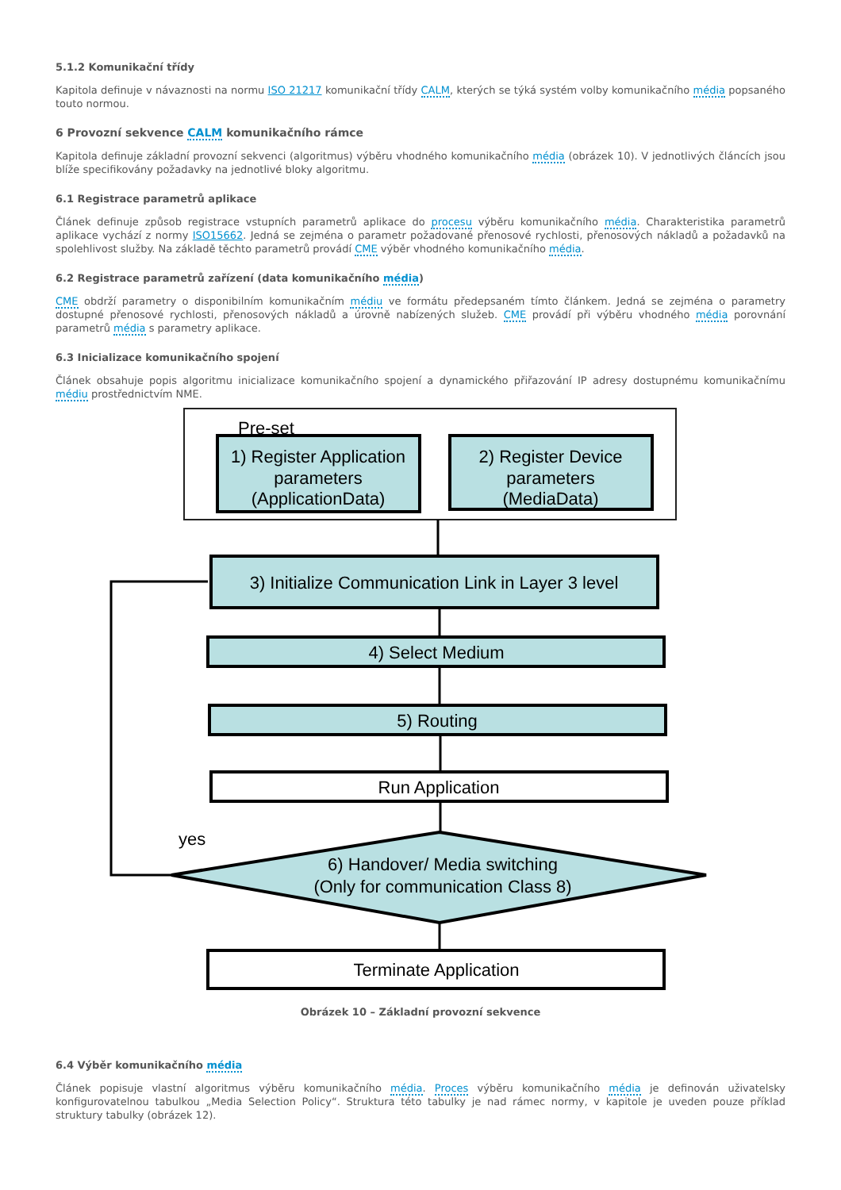5.1.2 Komunikační třídy
Kapitola definuje v návaznosti na normu ISO 21217 komunikační třídy CALM, kterých se týká systém volby komunikačního média popsaného touto normou.
6 Provozní sekvence CALM komunikačního rámce
Kapitola definuje základní provozní sekvenci (algoritmus) výběru vhodného komunikačního média (obrázek 10). V jednotlivých článcích jsou blíže specifikovány požadavky na jednotlivé bloky algoritmu.
6.1 Registrace parametrů aplikace
Článek definuje způsob registrace vstupních parametrů aplikace do procesu výběru komunikačního média. Charakteristika parametrů aplikace vychází z normy ISO15662. Jedná se zejména o parametr požadované přenosové rychlosti, přenosových nákladů a požadavků na spolehlivost služby. Na základě těchto parametrů provádí CME výběr vhodného komunikačního média.
6.2 Registrace parametrů zařízení (data komunikačního média)
CME obdrží parametry o disponibilním komunikačním médiu ve formátu předepsaném tímto článkem. Jedná se zejména o parametry dostupné přenosové rychlosti, přenosových nákladů a úrovně nabízených služeb. CME provádí při výběru vhodného média porovnání parametrů média s parametry aplikace.
6.3 Inicializace komunikačního spojení
Článek obsahuje popis algoritmu inicializace komunikačního spojení a dynamického přiřazování IP adresy dostupnému komunikačnímu médiu prostřednictvím NME.
Pre-set
1) Register Application
parameters
(ApplicationData)
2) Register Device
parameters
(MediaData)
3) Initialize Communication Link in Layer 3 level
4) Select Medium
5) Routing
Run Application
6) Handover/ Media switching
(Only for communication Class 8)
yes
Terminate Application
Obrázek 10 – Základní provozní sekvence
6.4 Výběr komunikačního média
Článek popisuje vlastní algoritmus výběru komunikačního média. Proces výběru komunikačního média je definován uživatelsky konfigurovatelnou tabulkou „Media Selection Policy“. Struktura této tabulky je nad rámec normy, v kapitole je uveden pouze příklad struktury tabulky (obrázek 12).